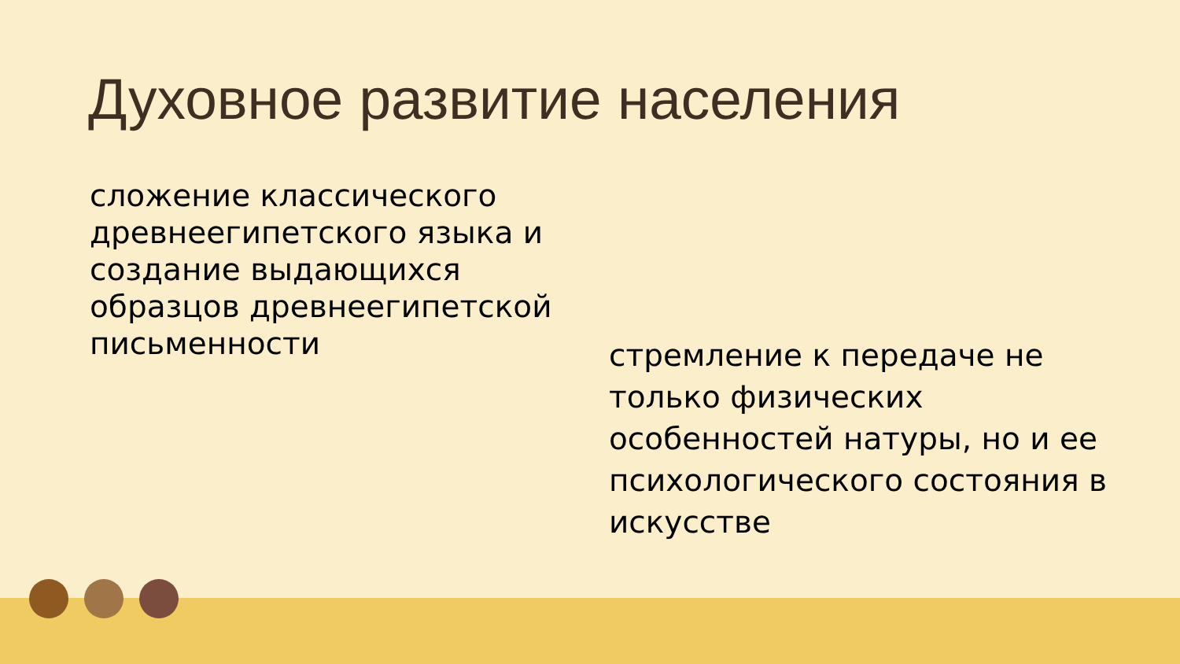Духовное развитие населения
сложение классического древнеегипетского языка и создание выдающихся образцов древнеегипетской письменности
стремление к передаче не только физических особенностей натуры, но и ее психологического состояния в искусстве